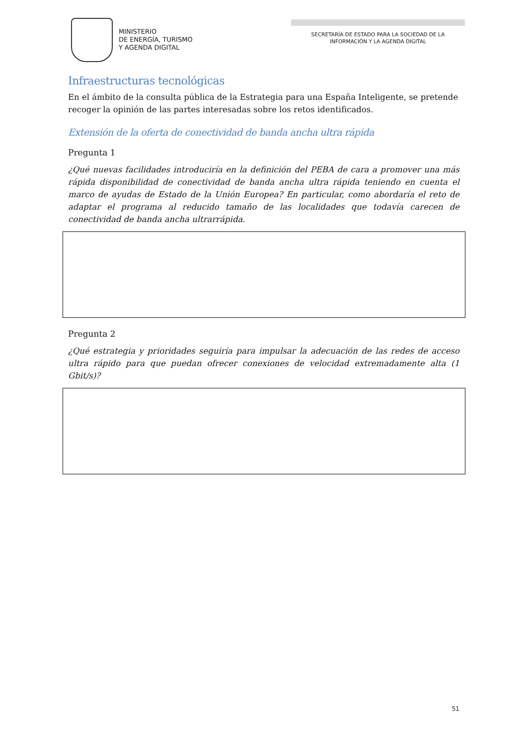MINISTERIO
DE ENERGÍA, TURISMO
Y AGENDA DIGITAL
SECRETARÍA DE ESTADO PARA LA SOCIEDAD DE LA
INFORMACIÓN Y LA AGENDA DIGITAL
Infraestructuras tecnológicas
En el ámbito de la consulta pública de la Estrategia para una España Inteligente, se pretende recoger la opinión de las partes interesadas sobre los retos identificados.
Extensión de la oferta de conectividad de banda ancha ultra rápida
Pregunta 1
¿Qué nuevas facilidades introduciría en la definición del PEBA de cara a promover una más rápida disponibilidad de conectividad de banda ancha ultra rápida teniendo en cuenta el marco de ayudas de Estado de la Unión Europea? En particular, como abordaría el reto de adaptar el programa al reducido tamaño de las localidades que todavía carecen de conectividad de banda ancha ultrarrápida.
Pregunta 2
¿Qué estrategia y prioridades seguiría para impulsar la adecuación de las redes de acceso ultra rápido para que puedan ofrecer conexiones de velocidad extremadamente alta (1 Gbit/s)?
51